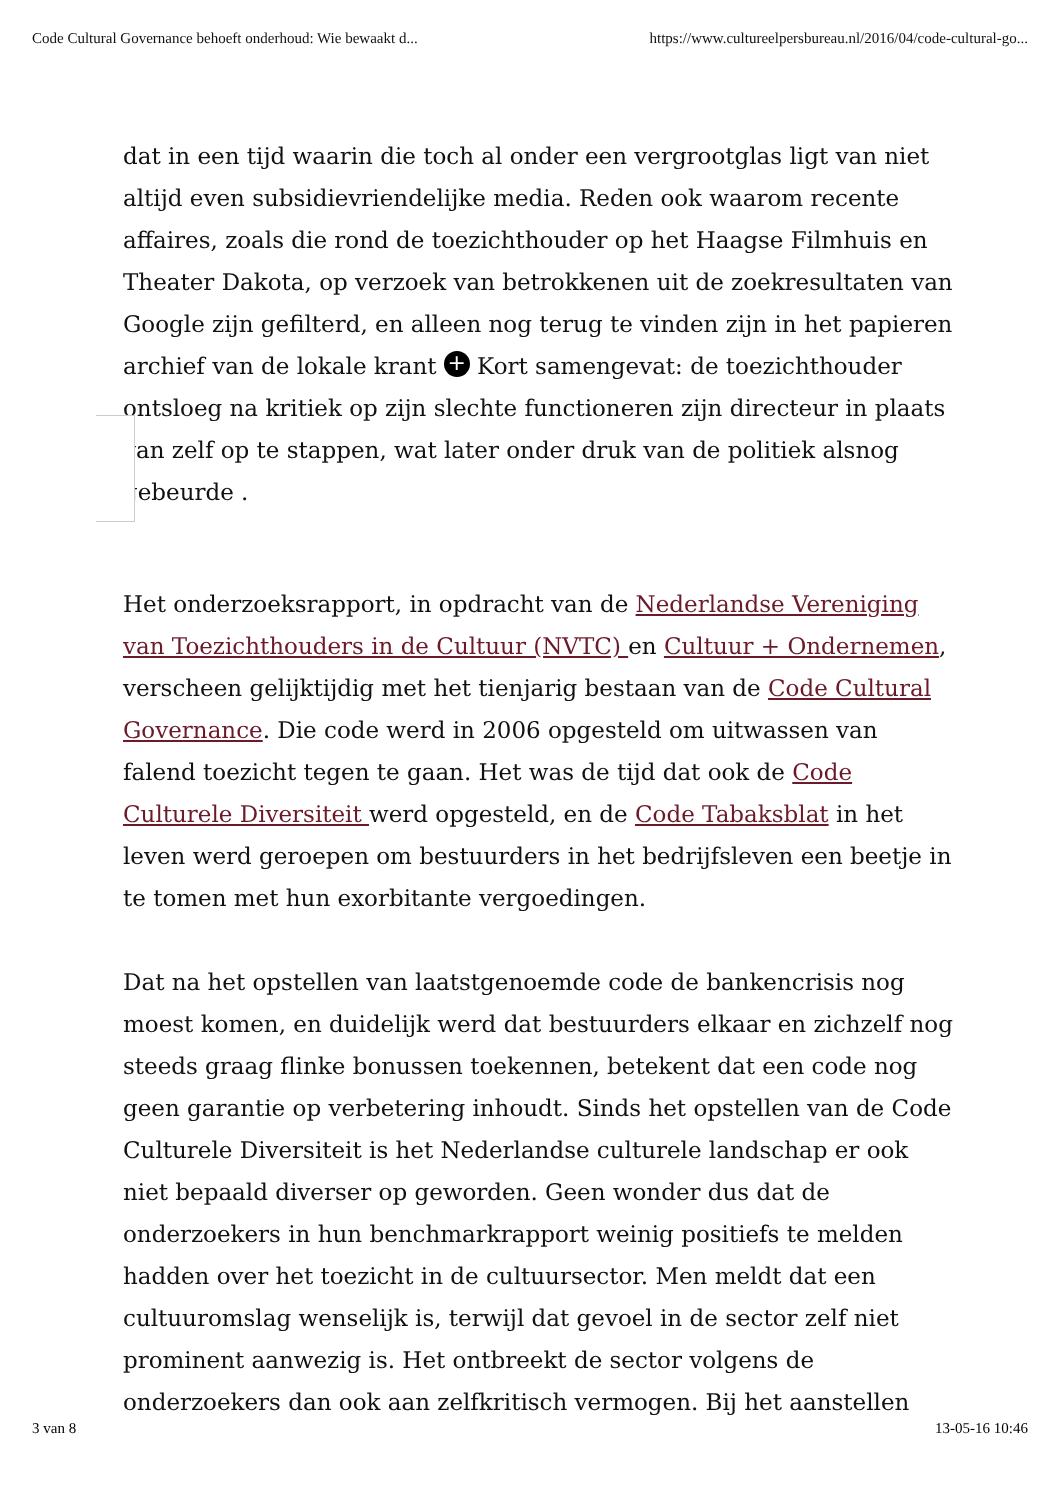Code Cultural Governance behoeft onderhoud: Wie bewaakt d... https://www.cultureelpersbureau.nl/2016/04/code-cultural-go...
dat in een tijd waarin die toch al onder een vergrootglas ligt van niet altijd even subsidievriendelijke media. Reden ook waarom recente affaires, zoals die rond de toezichthouder op het Haagse Filmhuis en Theater Dakota, op verzoek van betrokkenen uit de zoekresultaten van Google zijn gefilterd, en alleen nog terug te vinden zijn in het papieren archief van de lokale krant + Kort samengevat: de toezichthouder ontsloeg na kritiek op zijn slechte functioneren zijn directeur in plaats van zelf op te stappen, wat later onder druk van de politiek alsnog gebeurde .
Het onderzoeksrapport, in opdracht van de Nederlandse Vereniging van Toezichthouders in de Cultuur (NVTC) en Cultuur + Ondernemen, verscheen gelijktijdig met het tienjarig bestaan van de Code Cultural Governance. Die code werd in 2006 opgesteld om uitwassen van falend toezicht tegen te gaan. Het was de tijd dat ook de Code Culturele Diversiteit werd opgesteld, en de Code Tabaksblat in het leven werd geroepen om bestuurders in het bedrijfsleven een beetje in te tomen met hun exorbitante vergoedingen.
Dat na het opstellen van laatstgenoemde code de bankencrisis nog moest komen, en duidelijk werd dat bestuurders elkaar en zichzelf nog steeds graag flinke bonussen toekennen, betekent dat een code nog geen garantie op verbetering inhoudt. Sinds het opstellen van de Code Culturele Diversiteit is het Nederlandse culturele landschap er ook niet bepaald diverser op geworden. Geen wonder dus dat de onderzoekers in hun benchmarkrapport weinig positiefs te melden hadden over het toezicht in de cultuursector. Men meldt dat een cultuuromslag wenselijk is, terwijl dat gevoel in de sector zelf niet prominent aanwezig is. Het ontbreekt de sector volgens de onderzoekers dan ook aan zelfkritisch vermogen. Bij het aanstellen
3 van 8 13-05-16 10:46